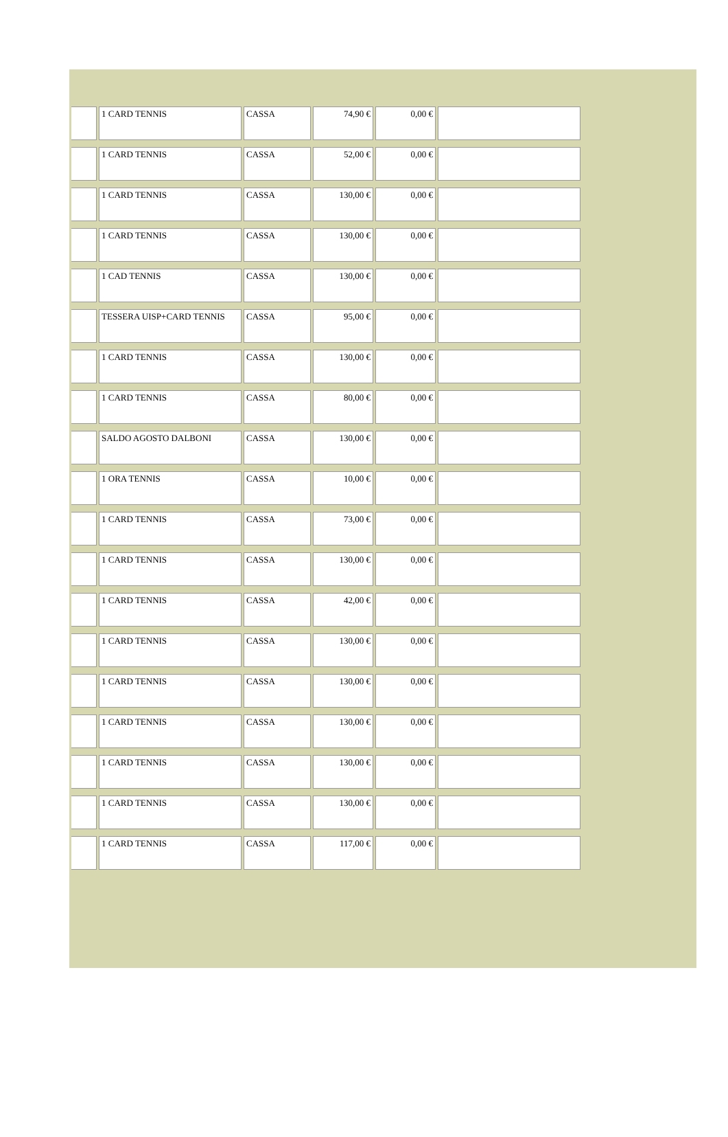| | 1 CARD TENNIS | CASSA | 74,90 € | 0,00 € | |
| | 1 CARD TENNIS | CASSA | 52,00 € | 0,00 € | |
| | 1 CARD TENNIS | CASSA | 130,00 € | 0,00 € | |
| | 1 CARD TENNIS | CASSA | 130,00 € | 0,00 € | |
| | 1 CAD TENNIS | CASSA | 130,00 € | 0,00 € | |
| | TESSERA UISP+CARD TENNIS | CASSA | 95,00 € | 0,00 € | |
| | 1 CARD TENNIS | CASSA | 130,00 € | 0,00 € | |
| | 1 CARD TENNIS | CASSA | 80,00 € | 0,00 € | |
| | SALDO AGOSTO DALBONI | CASSA | 130,00 € | 0,00 € | |
| | 1 ORA TENNIS | CASSA | 10,00 € | 0,00 € | |
| | 1 CARD TENNIS | CASSA | 73,00 € | 0,00 € | |
| | 1 CARD TENNIS | CASSA | 130,00 € | 0,00 € | |
| | 1 CARD TENNIS | CASSA | 42,00 € | 0,00 € | |
| | 1 CARD TENNIS | CASSA | 130,00 € | 0,00 € | |
| | 1 CARD TENNIS | CASSA | 130,00 € | 0,00 € | |
| | 1 CARD TENNIS | CASSA | 130,00 € | 0,00 € | |
| | 1 CARD TENNIS | CASSA | 130,00 € | 0,00 € | |
| | 1 CARD TENNIS | CASSA | 130,00 € | 0,00 € | |
| | 1 CARD TENNIS | CASSA | 117,00 € | 0,00 € | |